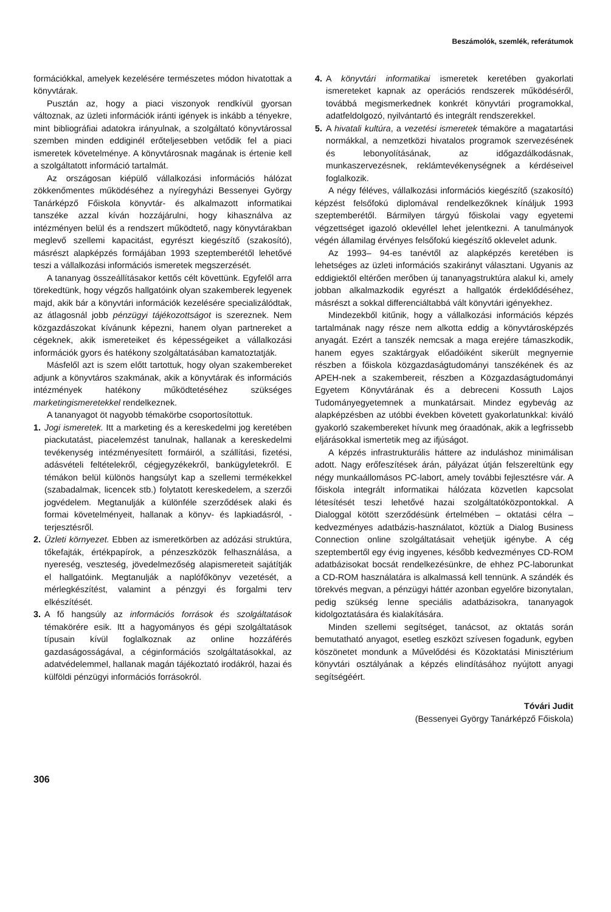Beszámolók, szemlék, referátumok
formációkkal, amelyek kezelésére természetes módon hivatottak a könyvtárak.
Pusztán az, hogy a piaci viszonyok rendkívül gyorsan változnak, az üzleti információk iránti igények is inkább a tényekre, mint bibliográfiai adatokra irányulnak, a szolgáltató könyvtárossal szemben minden eddiginél erőteljesebben vetődik fel a piaci ismeretek követelménye. A könyvtárosnak magának is értenie kell a szolgáltatott információ tartalmát.
Az országosan kiépülő vállalkozási információs hálózat zökkenőmentes működéséhez a nyíregyházi Bessenyei György Tanárképző Főiskola könyvtár- és alkalmazott informatikai tanszéke azzal kíván hozzájárulni, hogy kihasználva az intézményen belül és a rendszert működtető, nagy könyvtárakban meglevő szellemi kapacitást, egyrészt kiegészítő (szakosító), másrészt alapképzés formájában 1993 szeptemberétől lehetővé teszi a vállalkozási információs ismeretek megszerzését.
A tananyag összeállításakor kettős célt követtünk. Egyfelől arra törekedtünk, hogy végzős hallgatóink olyan szakemberek legyenek majd, akik bár a könyvtári információk kezelésére specializálódtak, az átlagosnál jobb pénzügyi tájékozottságot is szereznek. Nem közgazdászokat kívánunk képezni, hanem olyan partnereket a cégeknek, akik ismereteiket és képességeiket a vállalkozási információk gyors és hatékony szolgáltatásában kamatoztatják.
Másfelől azt is szem előtt tartottuk, hogy olyan szakembereket adjunk a könyvtáros szakmának, akik a könyvtárak és információs intézmények hatékony működtetéséhez szükséges marketingismeretekkel rendelkeznek.
A tananyagot öt nagyobb témakörbe csoportosítottuk.
1. Jogi ismeretek. Itt a marketing és a kereskedelmi jog keretében piackutatást, piacelemzést tanulnak, hallanak a kereskedelmi tevékenység intézményesített formáiról, a szállítási, fizetési, adásvételi feltételekről, cégjegyzékekről, bankügyletekről. E témákon belül különös hangsúlyt kap a szellemi termékekkel (szabadalmak, licencek stb.) folytatott kereskedelem, a szerzői jogvédelem. Megtanulják a különféle szerződések alaki és formai követelményeit, hallanak a könyv- és lapkiadásról, -terjesztésről.
2. Üzleti környezet. Ebben az ismeretkörben az adózási struktúra, tőkefajták, értékpapírok, a pénzeszközök felhasználása, a nyereség, veszteség, jövedelmezőség alapismereteit sajátítják el hallgatóink. Megtanulják a naplófőkönyv vezetését, a mérlegkészítést, valamint a pénzgyi és forgalmi terv elkészítését.
3. A fő hangsúly az információs források és szolgáltatások témakörére esik. Itt a hagyományos és gépi szolgáltatások típusain kívül foglalkoznak az online hozzáférés gazdaságosságával, a céginformációs szolgáltatásokkal, az adatvédelemmel, hallanak magán tájékoztató irodákról, hazai és külföldi pénzügyi információs forrásokról.
4. A könyvtári informatikai ismeretek keretében gyakorlati ismereteket kapnak az operációs rendszerek működéséről, továbbá megismerkednek konkrét könyvtári programokkal, adatfeldolgozó, nyilvántartó és integrált rendszerekkel.
5. A hivatali kultúra, a vezetési ismeretek témaköre a magatartási normákkal, a nemzetközi hivatalos programok szervezésének és lebonyolításának, az időgazdálkodásnak, munkaszervezésnek, reklámtevékenységnek a kérdéseivel foglalkozik.
A négy féléves, vállalkozási információs kiegészítő (szakosító) képzést felsőfokú diplomával rendelkezőknek kínáljuk 1993 szeptemberétől. Bármilyen tárgyú főiskolai vagy egyetemi végzettséget igazoló oklevéllel lehet jelentkezni. A tanulmányok végén államilag érvényes felsőfokú kiegészítő oklevelet adunk.
Az 1993– 94-es tanévtől az alapképzés keretében is lehetséges az üzleti információs szakirányt választani. Ugyanis az eddigiektől eltérően merőben új tananyagstruktúra alakul ki, amely jobban alkalmazkodik egyrészt a hallgatók érdeklődéséhez, másrészt a sokkal differenciáltabbá vált könyvtári igényekhez.
Mindezekből kitűnik, hogy a vállalkozási információs képzés tartalmának nagy része nem alkotta eddig a könyvtárosképzés anyagát. Ezért a tanszék nemcsak a maga erejére támaszkodik, hanem egyes szaktárgyak előadóiként sikerült megnyernie részben a főiskola közgazdaságtudományi tanszékének és az APEH-nek a szakembereit, részben a Közgazdaságtudományi Egyetem Könyvtárának és a debreceni Kossuth Lajos Tudományegyetemnek a munkatársait. Mindez egybevág az alapképzésben az utóbbi években követett gyakorlatunkkal: kiváló gyakorló szakembereket hívunk meg óraadónak, akik a legfrissebb eljárásokkal ismertetik meg az ifjúságot.
A képzés infrastrukturális háttere az induláshoz minimálisan adott. Nagy erőfeszítések árán, pályázat útján felszereltünk egy négy munkaállomásos PC-labort, amely további fejlesztésre vár. A főiskola integrált informatikai hálózata közvetlen kapcsolat létesítését teszi lehetővé hazai szolgáltatóközpontokkal. A Dialoggal kötött szerződésünk értelmében – oktatási célra – kedvezményes adatbázis-használatot, köztük a Dialog Business Connection online szolgáltatásait vehetjük igénybe. A cég szeptembertől egy évig ingyenes, később kedvezményes CD-ROM adatbázisokat bocsát rendelkezésünkre, de ehhez PC-laborunkat a CD-ROM használatára is alkalmassá kell tennünk. A szándék és törekvés megvan, a pénzügyi háttér azonban egyelőre bizonytalan, pedig szükség lenne speciális adatbázisokra, tananyagok kidolgoztatására és kialakítására.
Minden szellemi segítséget, tanácsot, az oktatás során bemutatható anyagot, esetleg eszközt szívesen fogadunk, egyben köszönetet mondunk a Művelődési és Közoktatási Minisztérium könyvtári osztályának a képzés elindításához nyújtott anyagi segítségéért.
Tóvári Judit
(Bessenyei György Tanárképző Főiskola)
306